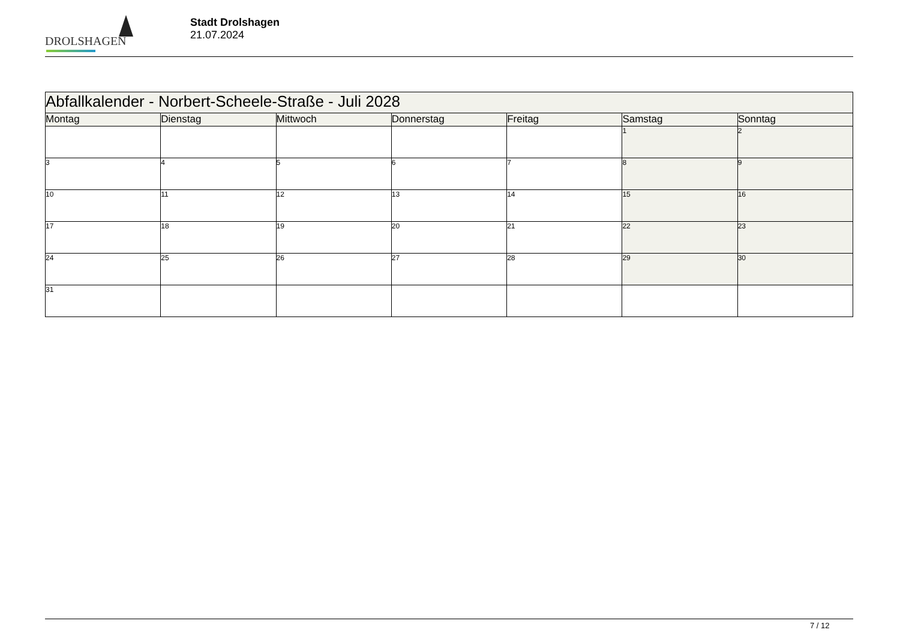DROLSHAGEN
Stadt Drolshagen
21.07.2024
| Abfallkalender - Norbert-Scheele-Straße - Juli 2028 | | | | | | |
| --- | --- | --- | --- | --- | --- | --- |
| Montag | Dienstag | Mittwoch | Donnerstag | Freitag | Samstag | Sonntag |
| | | | | | 1 | 2 |
| 3 | 4 | 5 | 6 | 7 | 8 | 9 |
| 10 | 11 | 12 | 13 | 14 | 15 | 16 |
| 17 | 18 | 19 | 20 | 21 | 22 | 23 |
| 24 | 25 | 26 | 27 | 28 | 29 | 30 |
| 31 | | | | | | |
7 / 12